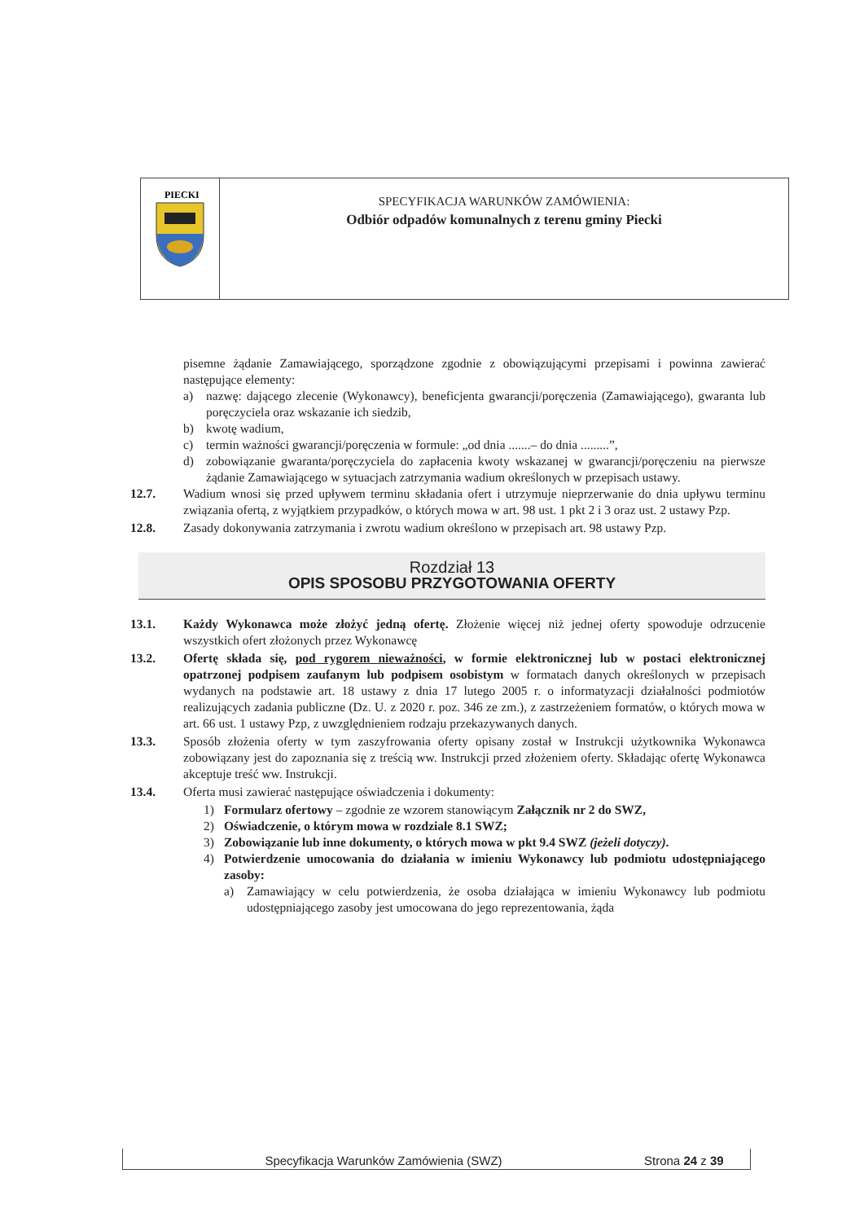PIECKI
SPECYFIKACJA WARUNKÓW ZAMÓWIENIA:
Odbiór odpadów komunalnych z terenu gminy Piecki
pisemne żądanie Zamawiającego, sporządzone zgodnie z obowiązującymi przepisami i powinna zawierać następujące elementy:
a) nazwę: dającego zlecenie (Wykonawcy), beneficjenta gwarancji/poręczenia (Zamawiającego), gwaranta lub poręczyciela oraz wskazanie ich siedzib,
b) kwotę wadium,
c) termin ważności gwarancji/poręczenia w formule: „od dnia .......– do dnia .........”,
d) zobowiązanie gwaranta/poręczyciela do zapłacenia kwoty wskazanej w gwarancji/poręczeniu na pierwsze żądanie Zamawiającego w sytuacjach zatrzymania wadium określonych w przepisach ustawy.
12.7. Wadium wnosi się przed upływem terminu składania ofert i utrzymuje nieprzerwanie do dnia upływu terminu związania ofertą, z wyjątkiem przypadków, o których mowa w art. 98 ust. 1 pkt 2 i 3 oraz ust. 2 ustawy Pzp.
12.8. Zasady dokonywania zatrzymania i zwrotu wadium określono w przepisach art. 98 ustawy Pzp.
Rozdział 13
OPIS SPOSOBU PRZYGOTOWANIA OFERTY
13.1. Każdy Wykonawca może złożyć jedną ofertę. Złożenie więcej niż jednej oferty spowoduje odrzucenie wszystkich ofert złożonych przez Wykonawcę
13.2. Ofertę składa się, pod rygorem nieważności, w formie elektronicznej lub w postaci elektronicznej opatrzonej podpisem zaufanym lub podpisem osobistym w formatach danych określonych w przepisach wydanych na podstawie art. 18 ustawy z dnia 17 lutego 2005 r. o informatyzacji działalności podmiotów realizujących zadania publiczne (Dz. U. z 2020 r. poz. 346 ze zm.), z zastrzeżeniem formatów, o których mowa w art. 66 ust. 1 ustawy Pzp, z uwzględnieniem rodzaju przekazywanych danych.
13.3. Sposób złożenia oferty w tym zaszyfrowania oferty opisany został w Instrukcji użytkownika Wykonawca zobowiązany jest do zapoznania się z treścią ww. Instrukcji przed złożeniem oferty. Składając ofertę Wykonawca akceptuje treść ww. Instrukcji.
13.4. Oferta musi zawierać następujące oświadczenia i dokumenty:
1) Formularz ofertowy – zgodnie ze wzorem stanowiącym Załącznik nr 2 do SWZ,
2) Oświadczenie, o którym mowa w rozdziale 8.1 SWZ;
3) Zobowiązanie lub inne dokumenty, o których mowa w pkt 9.4 SWZ (jeżeli dotyczy).
4) Potwierdzenie umocowania do działania w imieniu Wykonawcy lub podmiotu udostępniającego zasoby:
a) Zamawiający w celu potwierdzenia, że osoba działająca w imieniu Wykonawcy lub podmiotu udostępniającego zasoby jest umocowana do jego reprezentowania, żąda
Specyfikacja Warunków Zamówienia (SWZ) Strona 24 z 39